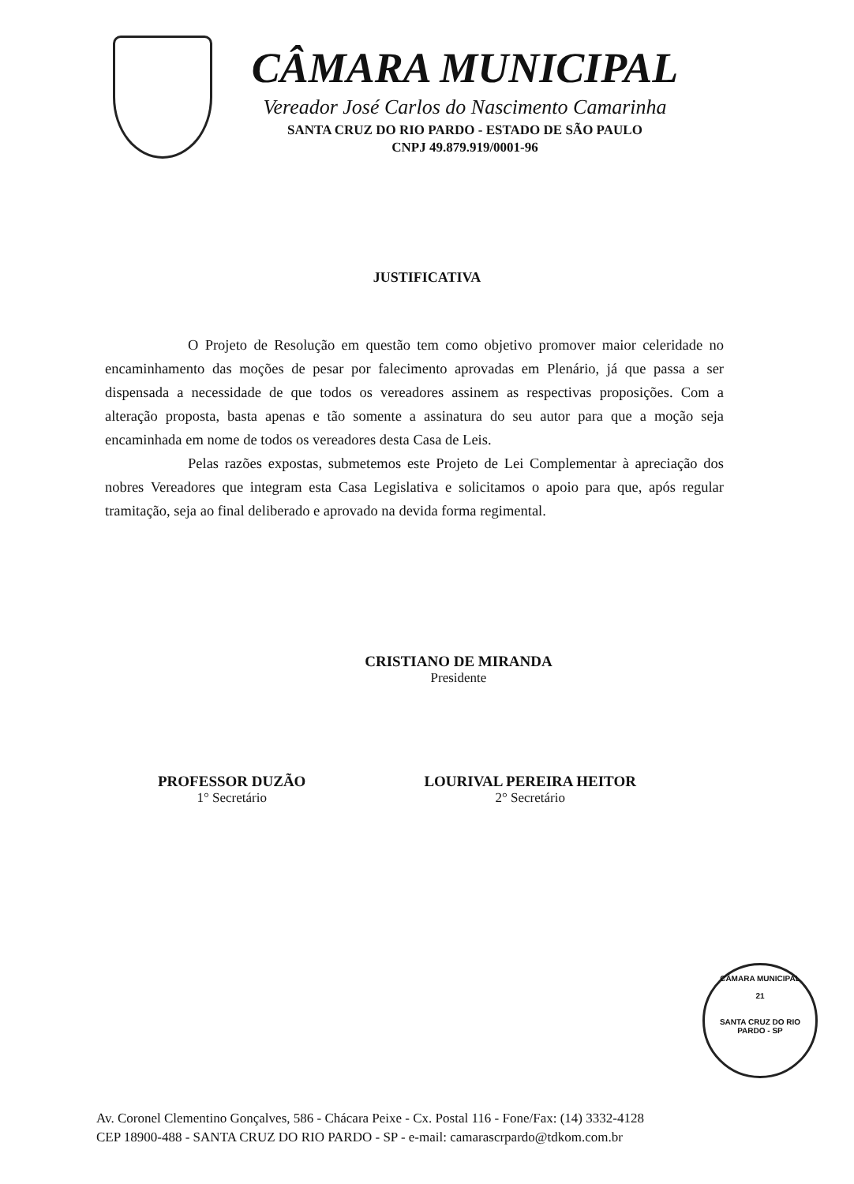CÂMARA MUNICIPAL
Vereador José Carlos do Nascimento Camarinha
SANTA CRUZ DO RIO PARDO - ESTADO DE SÃO PAULO
CNPJ 49.879.919/0001-96
JUSTIFICATIVA
O Projeto de Resolução em questão tem como objetivo promover maior celeridade no encaminhamento das moções de pesar por falecimento aprovadas em Plenário, já que passa a ser dispensada a necessidade de que todos os vereadores assinem as respectivas proposições. Com a alteração proposta, basta apenas e tão somente a assinatura do seu autor para que a moção seja encaminhada em nome de todos os vereadores desta Casa de Leis.
Pelas razões expostas, submetemos este Projeto de Lei Complementar à apreciação dos nobres Vereadores que integram esta Casa Legislativa e solicitamos o apoio para que, após regular tramitação, seja ao final deliberado e aprovado na devida forma regimental.
CRISTIANO DE MIRANDA
Presidente
PROFESSOR DUZÃO
1° Secretário
LOURIVAL PEREIRA HEITOR
2° Secretário
CÂMARA MUNICIPAL
21
SANTA CRUZ DO RIO PARDO - SP
Av. Coronel Clementino Gonçalves, 586 - Chácara Peixe - Cx. Postal 116 - Fone/Fax: (14) 3332-4128
CEP 18900-488 - SANTA CRUZ DO RIO PARDO - SP - e-mail: camarascrpardo@tdkom.com.br